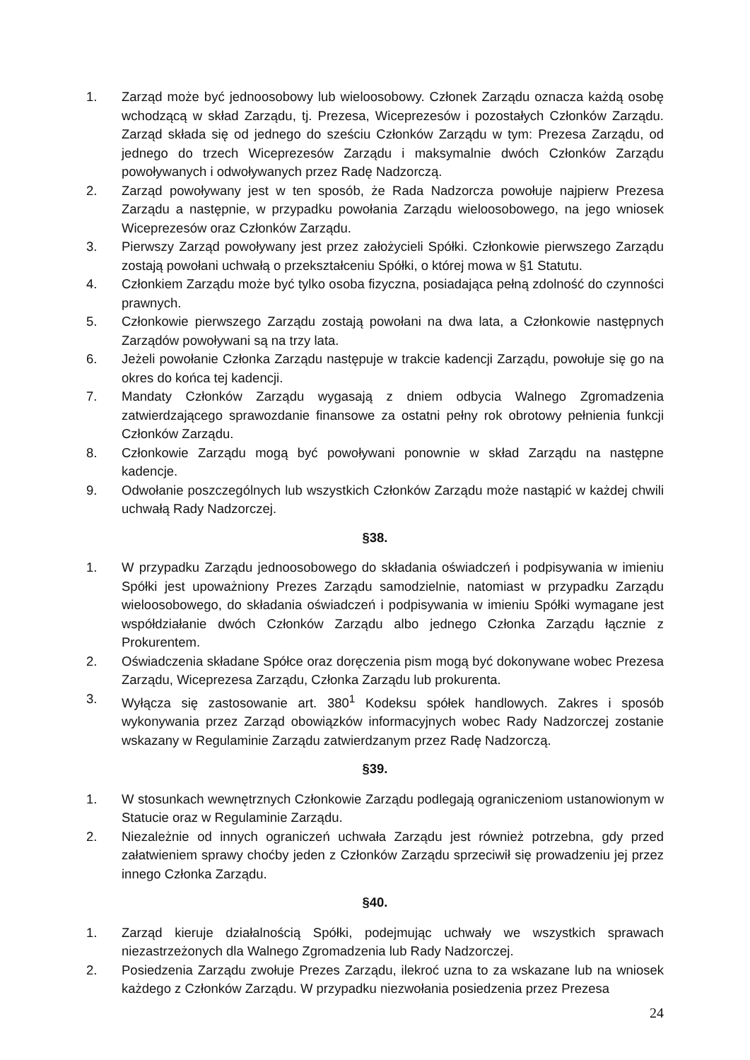1. Zarząd może być jednoosobowy lub wieloosobowy. Członek Zarządu oznacza każdą osobę wchodzącą w skład Zarządu, tj. Prezesa, Wiceprezesów i pozostałych Członków Zarządu. Zarząd składa się od jednego do sześciu Członków Zarządu w tym: Prezesa Zarządu, od jednego do trzech Wiceprezesów Zarządu i maksymalnie dwóch Członków Zarządu powoływanych i odwoływanych przez Radę Nadzorczą.
2. Zarząd powoływany jest w ten sposób, że Rada Nadzorcza powołuje najpierw Prezesa Zarządu a następnie, w przypadku powołania Zarządu wieloosobowego, na jego wniosek Wiceprezesów oraz Członków Zarządu.
3. Pierwszy Zarząd powoływany jest przez założycieli Spółki. Członkowie pierwszego Zarządu zostają powołani uchwałą o przekształceniu Spółki, o której mowa w §1 Statutu.
4. Członkiem Zarządu może być tylko osoba fizyczna, posiadająca pełną zdolność do czynności prawnych.
5. Członkowie pierwszego Zarządu zostają powołani na dwa lata, a Członkowie następnych Zarządów powoływani są na trzy lata.
6. Jeżeli powołanie Członka Zarządu następuje w trakcie kadencji Zarządu, powołuje się go na okres do końca tej kadencji.
7. Mandaty Członków Zarządu wygasają z dniem odbycia Walnego Zgromadzenia zatwierdzającego sprawozdanie finansowe za ostatni pełny rok obrotowy pełnienia funkcji Członków Zarządu.
8. Członkowie Zarządu mogą być powoływani ponownie w skład Zarządu na następne kadencje.
9. Odwołanie poszczególnych lub wszystkich Członków Zarządu może nastąpić w każdej chwili uchwałą Rady Nadzorczej.
§38.
1. W przypadku Zarządu jednoosobowego do składania oświadczeń i podpisywania w imieniu Spółki jest upoważniony Prezes Zarządu samodzielnie, natomiast w przypadku Zarządu wieloosobowego, do składania oświadczeń i podpisywania w imieniu Spółki wymagane jest współdziałanie dwóch Członków Zarządu albo jednego Członka Zarządu łącznie z Prokurentem.
2. Oświadczenia składane Spółce oraz doręczenia pism mogą być dokonywane wobec Prezesa Zarządu, Wiceprezesa Zarządu, Członka Zarządu lub prokurenta.
3. Wyłącza się zastosowanie art. 380<sup>1</sup> Kodeksu spółek handlowych. Zakres i sposób wykonywania przez Zarząd obowiązków informacyjnych wobec Rady Nadzorczej zostanie wskazany w Regulaminie Zarządu zatwierdzanym przez Radę Nadzorczą.
§39.
1. W stosunkach wewnętrznych Członkowie Zarządu podlegają ograniczeniom ustanowionym w Statucie oraz w Regulaminie Zarządu.
2. Niezależnie od innych ograniczeń uchwała Zarządu jest również potrzebna, gdy przed załatwieniem sprawy choćby jeden z Członków Zarządu sprzeciwił się prowadzeniu jej przez innego Członka Zarządu.
§40.
1. Zarząd kieruje działalnością Spółki, podejmując uchwały we wszystkich sprawach niezastrzeżonych dla Walnego Zgromadzenia lub Rady Nadzorczej.
2. Posiedzenia Zarządu zwołuje Prezes Zarządu, ilekroć uzna to za wskazane lub na wniosek każdego z Członków Zarządu. W przypadku niezwołania posiedzenia przez Prezesa
24